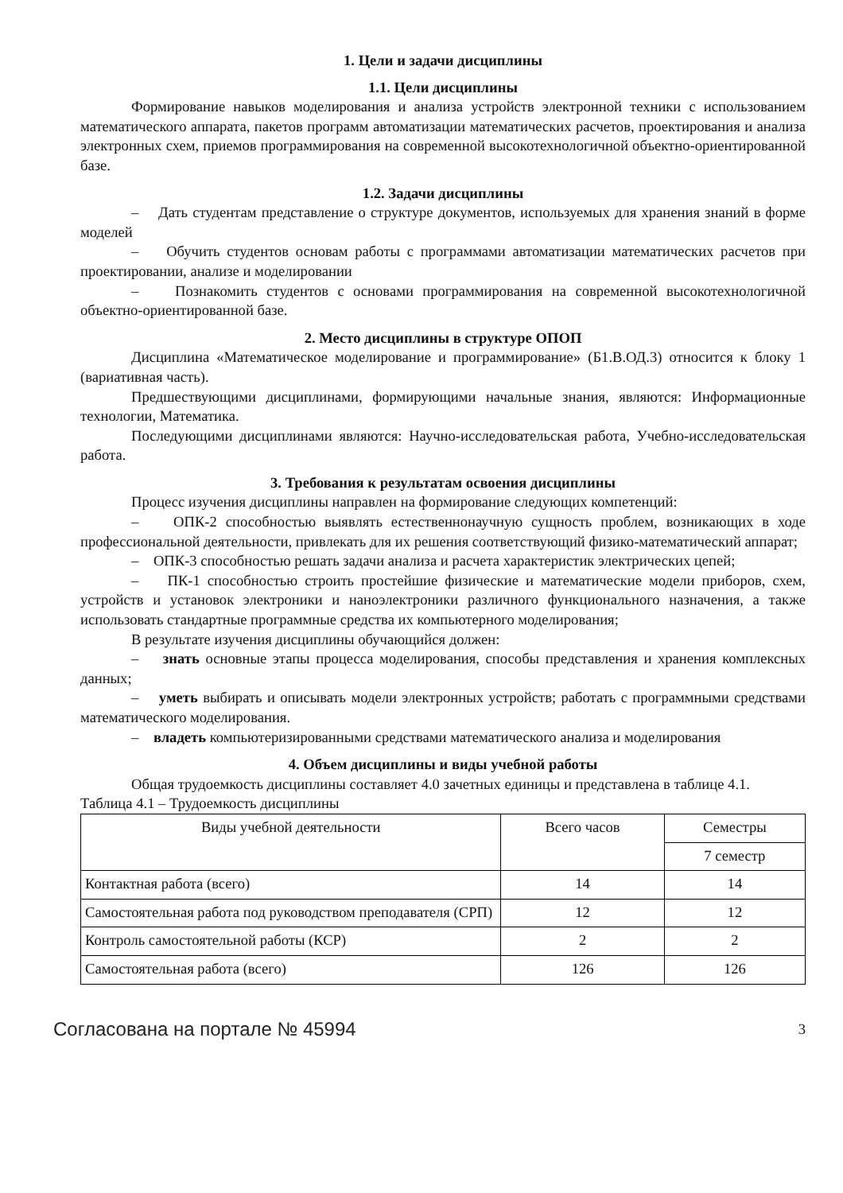1. Цели и задачи дисциплины
1.1. Цели дисциплины
Формирование навыков моделирования и анализа устройств электронной техники с использованием математического аппарата, пакетов программ автоматизации математических расчетов, проектирования и анализа электронных схем, приемов программирования на современной высокотехнологичной объектно-ориентированной базе.
1.2. Задачи дисциплины
– Дать студентам представление о структуре документов, используемых для хранения знаний в форме моделей
– Обучить студентов основам работы с программами автоматизации математических расчетов при проектировании, анализе и моделировании
– Познакомить студентов с основами программирования на современной высокотехнологичной объектно-ориентированной базе.
2. Место дисциплины в структуре ОПОП
Дисциплина «Математическое моделирование и программирование» (Б1.В.ОД.3) относится к блоку 1 (вариативная часть).
Предшествующими дисциплинами, формирующими начальные знания, являются: Информационные технологии, Математика.
Последующими дисциплинами являются: Научно-исследовательская работа, Учебно-исследовательская работа.
3. Требования к результатам освоения дисциплины
Процесс изучения дисциплины направлен на формирование следующих компетенций:
– ОПК-2 способностью выявлять естественнонаучную сущность проблем, возникающих в ходе профессиональной деятельности, привлекать для их решения соответствующий физико-математический аппарат;
– ОПК-3 способностью решать задачи анализа и расчета характеристик электрических цепей;
– ПК-1 способностью строить простейшие физические и математические модели приборов, схем, устройств и установок электроники и наноэлектроники различного функционального назначения, а также использовать стандартные программные средства их компьютерного моделирования;
В результате изучения дисциплины обучающийся должен:
– знать основные этапы процесса моделирования, способы представления и хранения комплексных данных;
– уметь выбирать и описывать модели электронных устройств; работать с программными средствами математического моделирования.
– владеть компьютеризированными средствами математического анализа и моделирования
4. Объем дисциплины и виды учебной работы
Общая трудоемкость дисциплины составляет 4.0 зачетных единицы и представлена в таблице 4.1.
Таблица 4.1 – Трудоемкость дисциплины
| Виды учебной деятельности | Всего часов | Семестры |
| | | 7 семестр |
| Контактная работа (всего) | 14 | 14 |
| Самостоятельная работа под руководством преподавателя (СРП) | 12 | 12 |
| Контроль самостоятельной работы (КСР) | 2 | 2 |
| Самостоятельная работа (всего) | 126 | 126 |
Согласована на портале № 45994 3